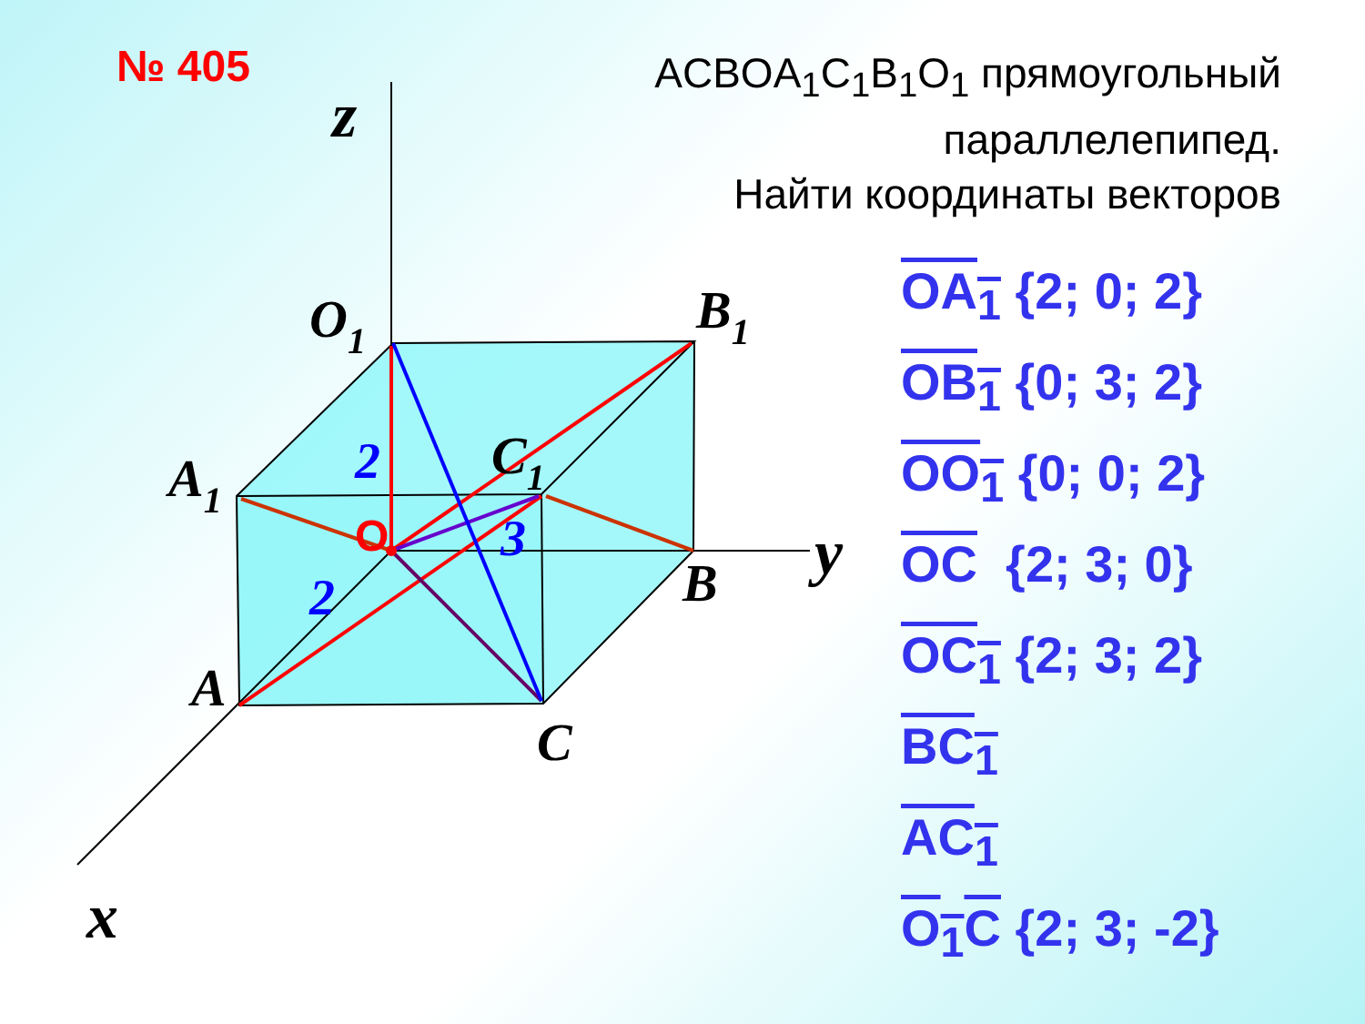№ 405
ACBOA<sub>1</sub>C<sub>1</sub>B<sub>1</sub>O<sub>1</sub> прямоугольный
параллелепипед.
Найти координаты векторов
z
y
x
O1
B1
A1
C1
A
B
C
O
2
3
2
OA<sub>1</sub> {2; 0; 2}
OB<sub>1</sub> {0; 3; 2}
OO<sub>1</sub> {0; 0; 2}
OC {2; 3; 0}
OC<sub>1</sub> {2; 3; 2}
BC<sub>1</sub>
AC<sub>1</sub>
O<sub>1</sub>C {2; 3; -2}